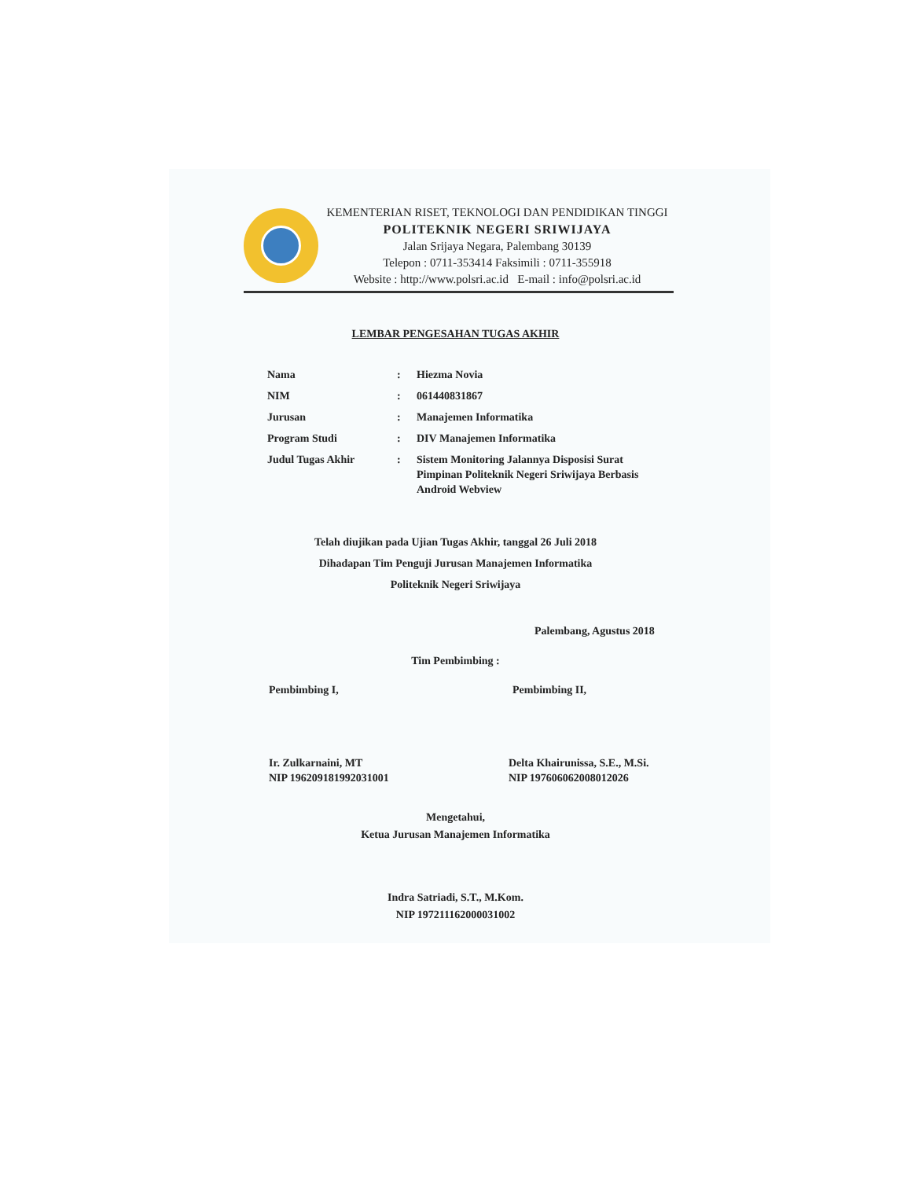KEMENTERIAN RISET, TEKNOLOGI DAN PENDIDIKAN TINGGI
POLITEKNIK NEGERI SRIWIJAYA
Jalan Srijaya Negara, Palembang 30139
Telepon : 0711-353414 Faksimili : 0711-355918
Website : http://www.polsri.ac.id E-mail : info@polsri.ac.id
LEMBAR PENGESAHAN TUGAS AKHIR
| Nama | : | Hiezma Novia |
| NIM | : | 061440831867 |
| Jurusan | : | Manajemen Informatika |
| Program Studi | : | DIV Manajemen Informatika |
| Judul Tugas Akhir | : | Sistem Monitoring Jalannya Disposisi Surat Pimpinan Politeknik Negeri Sriwijaya Berbasis Android Webview |
Telah diujikan pada Ujian Tugas Akhir, tanggal 26 Juli 2018
Dihadapan Tim Penguji Jurusan Manajemen Informatika
Politeknik Negeri Sriwijaya
Palembang, Agustus 2018
Tim Pembimbing :
Pembimbing I, Pembimbing II,
Ir. Zulkarnaini, MT
NIP 196209181992031001 Delta Khairunissa, S.E., M.Si.
NIP 197606062008012026
Mengetahui,
Ketua Jurusan Manajemen Informatika
Indra Satriadi, S.T., M.Kom.
NIP 197211162000031002